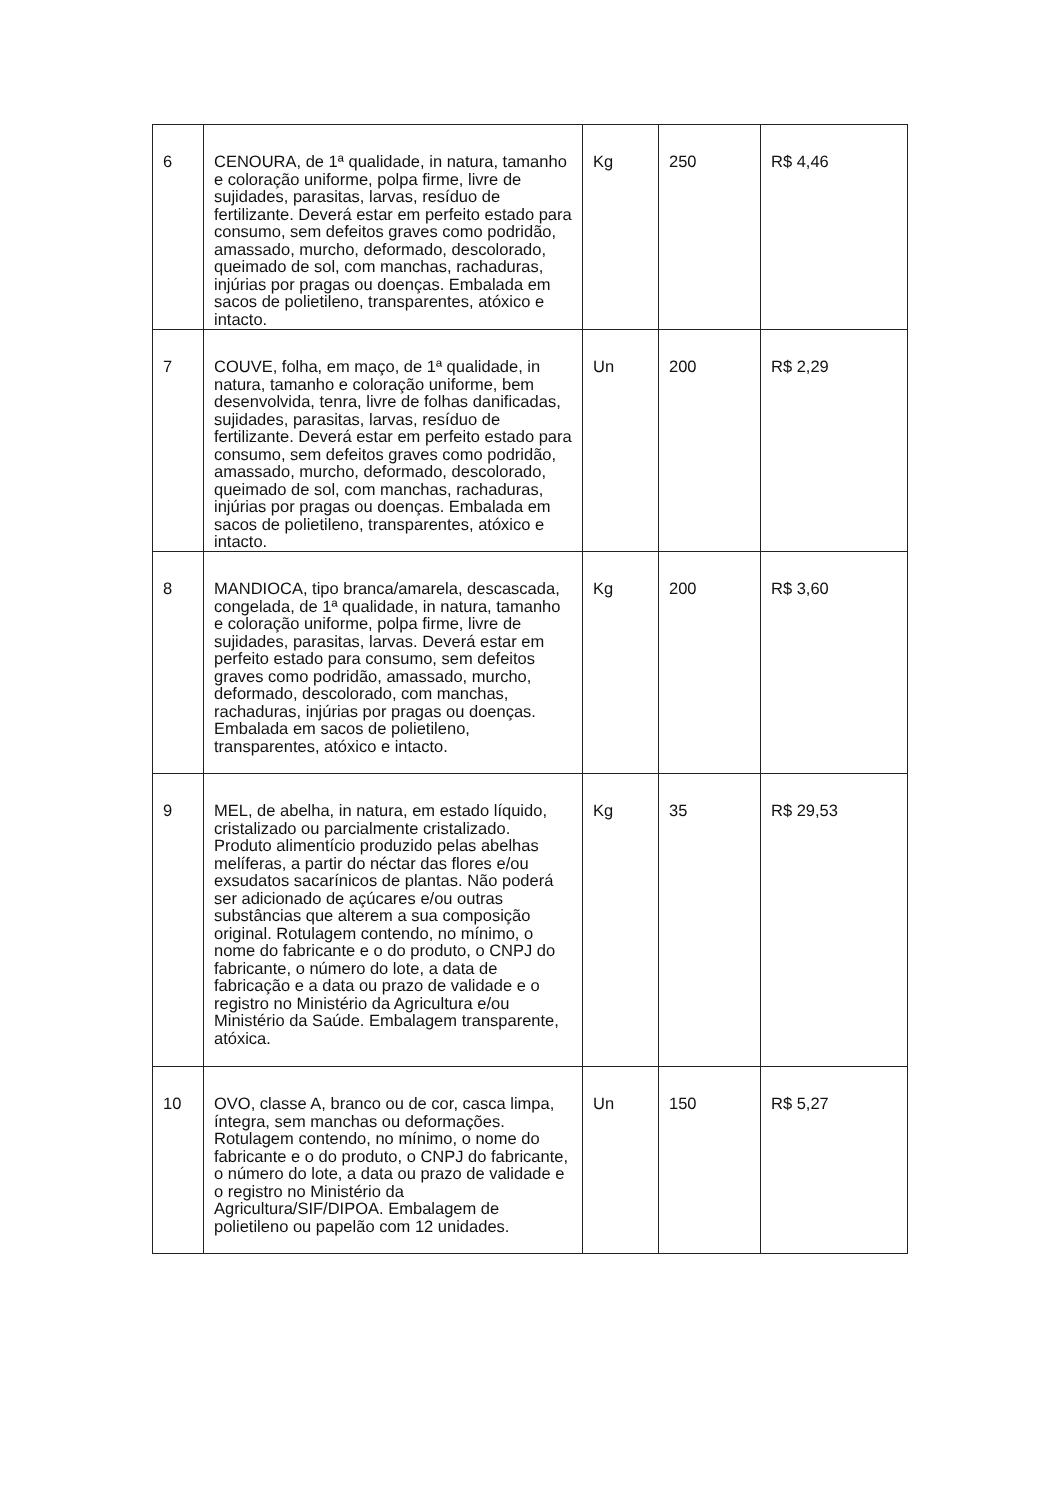| 6 | CENOURA, de 1ª qualidade, in natura, tamanho e coloração uniforme, polpa firme, livre de sujidades, parasitas, larvas, resíduo de fertilizante. Deverá estar em perfeito estado para consumo, sem defeitos graves como podridão, amassado, murcho, deformado, descolorado, queimado de sol, com manchas, rachaduras, injúrias por pragas ou doenças. Embalada em sacos de polietileno, transparentes, atóxico e intacto. | Kg | 250 | R$ 4,46 |
| 7 | COUVE, folha, em maço, de 1ª qualidade, in natura, tamanho e coloração uniforme, bem desenvolvida, tenra, livre de folhas danificadas, sujidades, parasitas, larvas, resíduo de fertilizante. Deverá estar em perfeito estado para consumo, sem defeitos graves como podridão, amassado, murcho, deformado, descolorado, queimado de sol, com manchas, rachaduras, injúrias por pragas ou doenças. Embalada em sacos de polietileno, transparentes, atóxico e intacto. | Un | 200 | R$ 2,29 |
| 8 | MANDIOCA, tipo branca/amarela, descascada, congelada, de 1ª qualidade, in natura, tamanho e coloração uniforme, polpa firme, livre de sujidades, parasitas, larvas. Deverá estar em perfeito estado para consumo, sem defeitos graves como podridão, amassado, murcho, deformado, descolorado, com manchas, rachaduras, injúrias por pragas ou doenças. Embalada em sacos de polietileno, transparentes, atóxico e intacto. | Kg | 200 | R$ 3,60 |
| 9 | MEL, de abelha, in natura, em estado líquido, cristalizado ou parcialmente cristalizado. Produto alimentício produzido pelas abelhas melíferas, a partir do néctar das flores e/ou exsudatos sacarínicos de plantas. Não poderá ser adicionado de açúcares e/ou outras substâncias que alterem a sua composição original. Rotulagem contendo, no mínimo, o nome do fabricante e o do produto, o CNPJ do fabricante, o número do lote, a data de fabricação e a data ou prazo de validade e o registro no Ministério da Agricultura e/ou Ministério da Saúde. Embalagem transparente, atóxica. | Kg | 35 | R$ 29,53 |
| 10 | OVO, classe A, branco ou de cor, casca limpa, íntegra, sem manchas ou deformações. Rotulagem contendo, no mínimo, o nome do fabricante e o do produto, o CNPJ do fabricante, o número do lote, a data ou prazo de validade e o registro no Ministério da Agricultura/SIF/DIPOA. Embalagem de polietileno ou papelão com 12 unidades. | Un | 150 | R$ 5,27 |